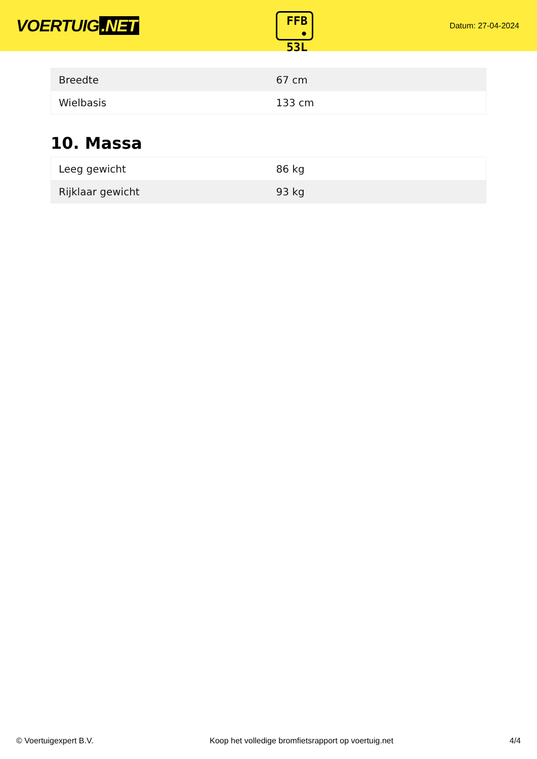VOERTUIG.NET
FFB
• 53L
Datum: 27-04-2024
| Breedte | 67 cm |
| Wielbasis | 133 cm |
10. Massa
| Leeg gewicht | 86 kg |
| Rijklaar gewicht | 93 kg |
© Voertuigexpert B.V. Koop het volledige bromfietsrapport op voertuig.net 4/4